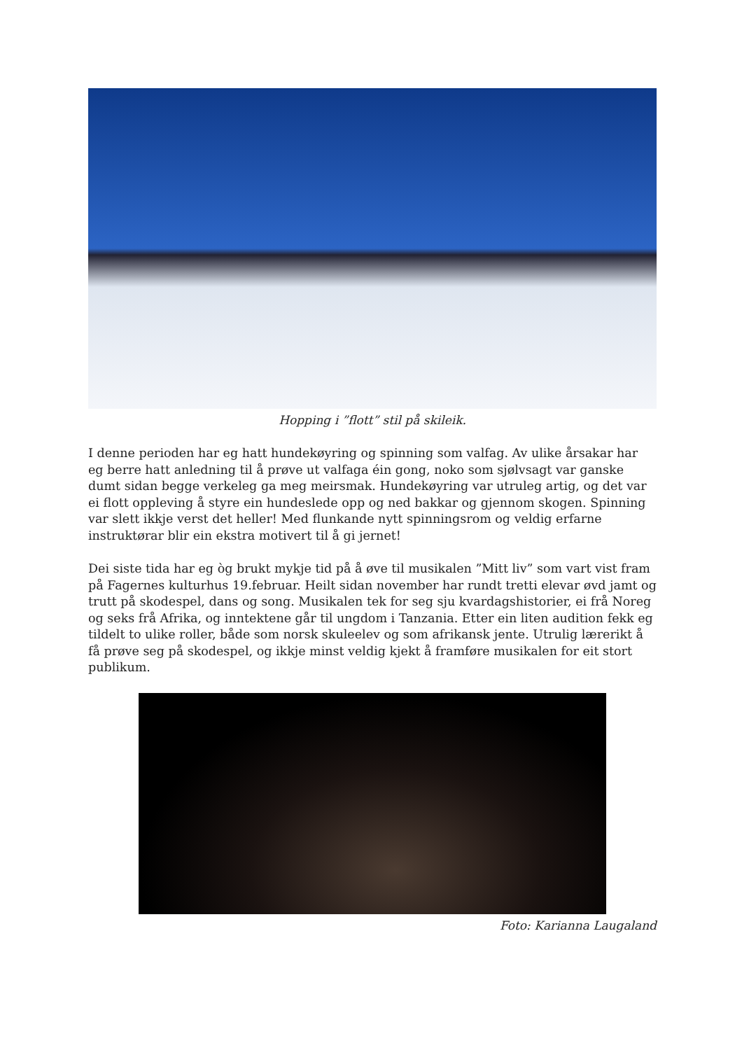Hopping i ”flott” stil på skileik.
I denne perioden har eg hatt hundekøyring og spinning som valfag. Av ulike årsakar har eg berre hatt anledning til å prøve ut valfaga éin gong, noko som sjølvsagt var ganske dumt sidan begge verkeleg ga meg meirsmak. Hundekøyring var utruleg artig, og det var ei flott oppleving å styre ein hundeslede opp og ned bakkar og gjennom skogen. Spinning var slett ikkje verst det heller! Med flunkande nytt spinningsrom og veldig erfarne instruktørar blir ein ekstra motivert til å gi jernet!
Dei siste tida har eg òg brukt mykje tid på å øve til musikalen ”Mitt liv” som vart vist fram på Fagernes kulturhus 19.februar. Heilt sidan november har rundt tretti elevar øvd jamt og trutt på skodespel, dans og song. Musikalen tek for seg sju kvardagshistorier, ei frå Noreg og seks frå Afrika, og inntektene går til ungdom i Tanzania. Etter ein liten audition fekk eg tildelt to ulike roller, både som norsk skuleelev og som afrikansk jente. Utrulig lærerikt å få prøve seg på skodespel, og ikkje minst veldig kjekt å framføre musikalen for eit stort publikum.
Foto: Karianna Laugaland